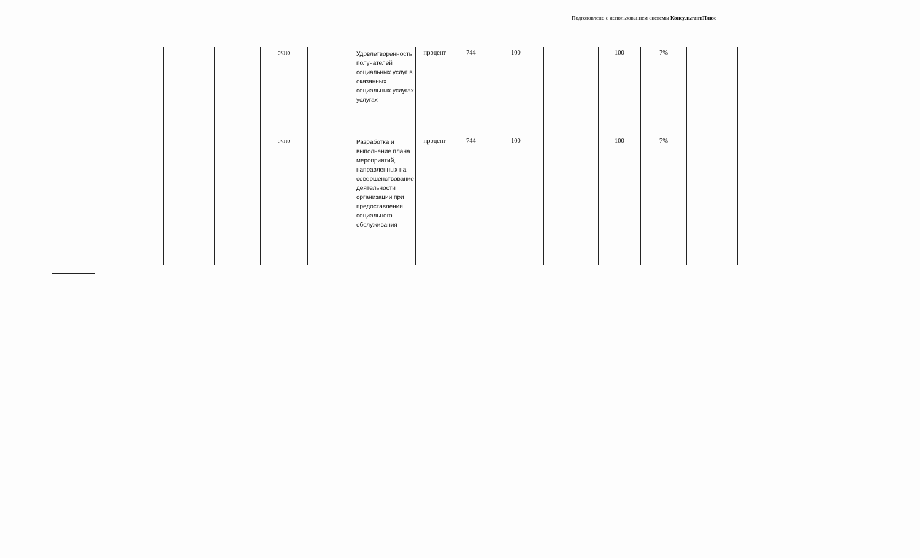Подготовлено с использованием системы КонсультантПлюс
| | | | очно | | Удовлетворенность получателей социальных услуг в оказанных социальных услугах услугах | процент | 744 | 100 | | 100 | 7% | | |
| | | | очно | | Разработка и выполнение плана мероприятий, направленных на совершенствование деятельности организации при предоставлении социального обслуживания | процент | 744 | 100 | | 100 | 7% | | |